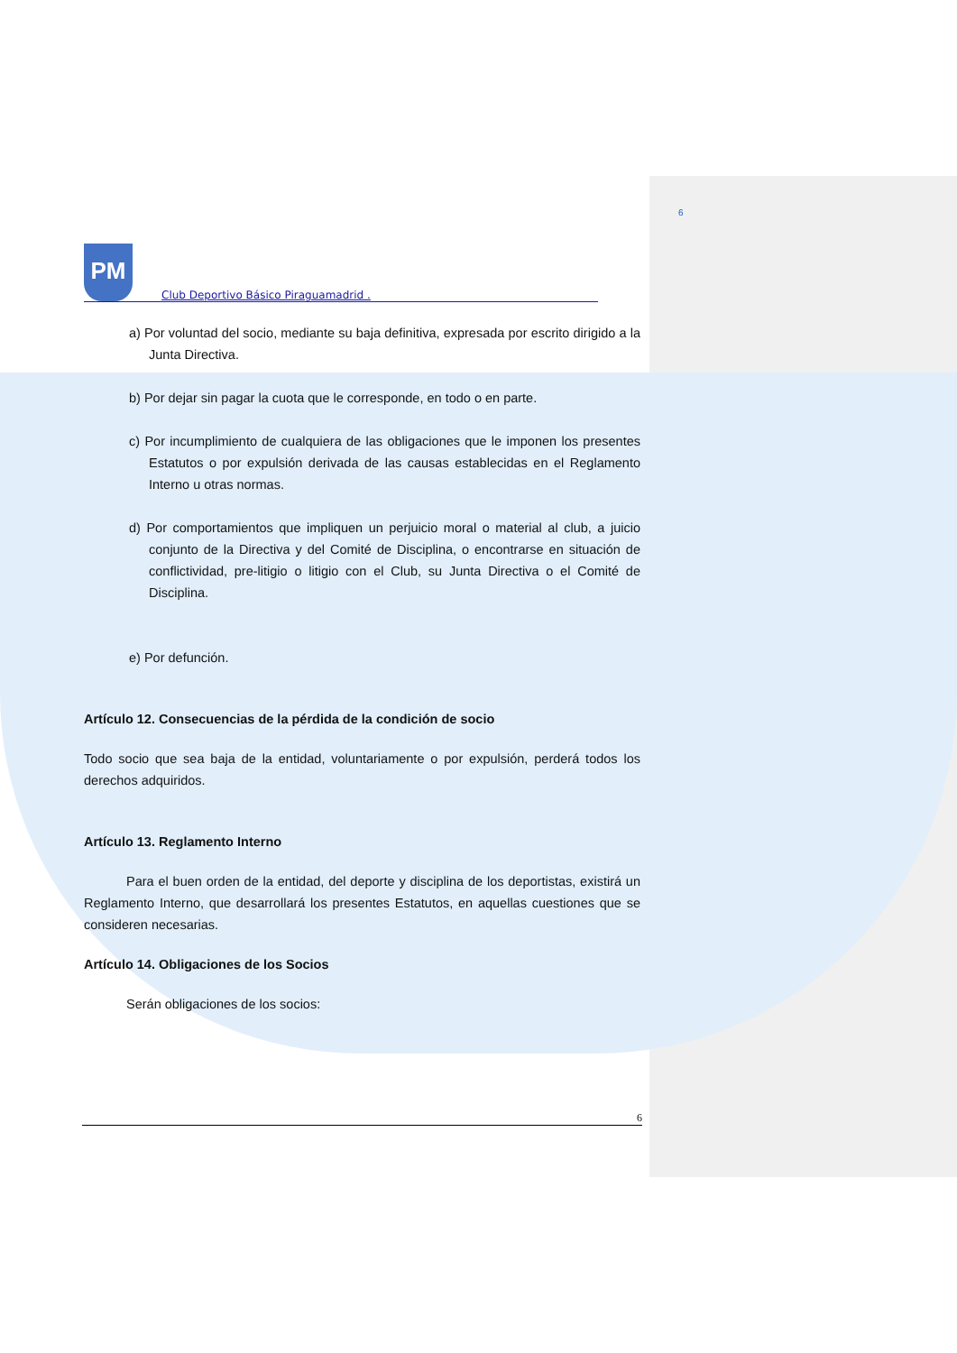6
PM
Club Deportivo Básico Piraguamadrid .
a) Por voluntad del socio, mediante su baja definitiva, expresada por escrito dirigido a la Junta Directiva.
b) Por dejar sin pagar la cuota que le corresponde, en todo o en parte.
c) Por incumplimiento de cualquiera de las obligaciones que le imponen los presentes Estatutos o por expulsión derivada de las causas establecidas en el Reglamento Interno u otras normas.
d) Por comportamientos que impliquen un perjuicio moral o material al club, a juicio conjunto de la Directiva y del Comité de Disciplina, o encontrarse en situación de conflictividad, pre-litigio o litigio con el Club, su Junta Directiva o el Comité de Disciplina.
e) Por defunción.
Artículo 12. Consecuencias de la pérdida de la condición de socio
Todo socio que sea baja de la entidad, voluntariamente o por expulsión, perderá todos los derechos adquiridos.
Artículo 13. Reglamento Interno
Para el buen orden de la entidad, del deporte y disciplina de los deportistas, existirá un Reglamento Interno, que desarrollará los presentes Estatutos, en aquellas cuestiones que se consideren necesarias.
Artículo 14. Obligaciones de los Socios
Serán obligaciones de los socios:
6